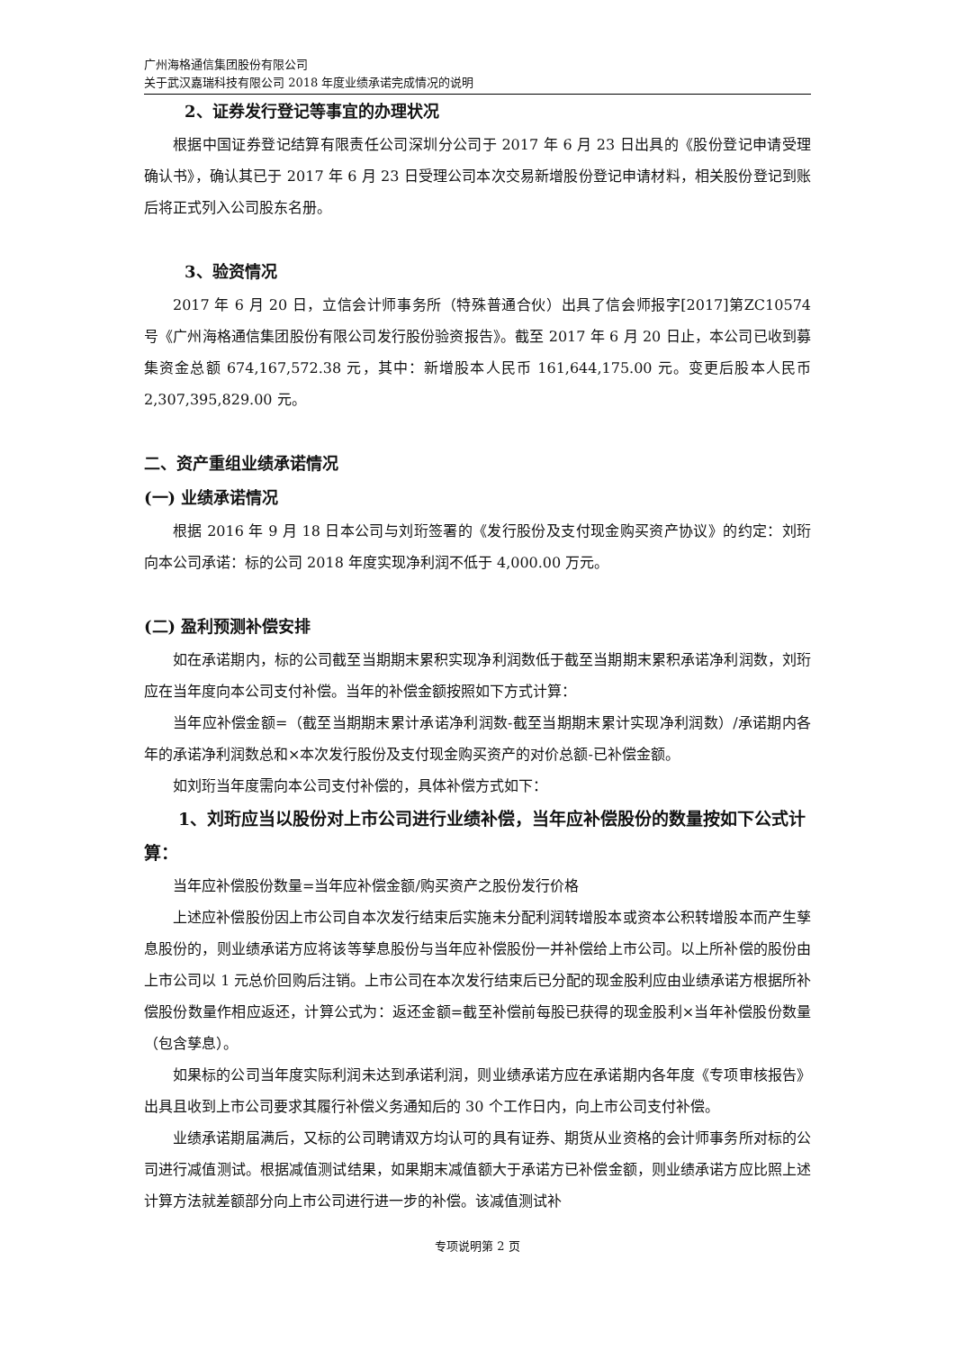广州海格通信集团股份有限公司
关于武汉嘉瑞科技有限公司 2018 年度业绩承诺完成情况的说明
2、证券发行登记等事宜的办理状况
根据中国证券登记结算有限责任公司深圳分公司于 2017 年 6 月 23 日出具的《股份登记申请受理确认书》，确认其已于 2017 年 6 月 23 日受理公司本次交易新增股份登记申请材料，相关股份登记到账后将正式列入公司股东名册。
3、验资情况
2017 年 6 月 20 日，立信会计师事务所（特殊普通合伙）出具了信会师报字[2017]第ZC10574 号《广州海格通信集团股份有限公司发行股份验资报告》。截至 2017 年 6 月 20 日止，本公司已收到募集资金总额 674,167,572.38 元，其中：新增股本人民币 161,644,175.00 元。变更后股本人民币 2,307,395,829.00 元。
二、资产重组业绩承诺情况
(一) 业绩承诺情况
根据 2016 年 9 月 18 日本公司与刘珩签署的《发行股份及支付现金购买资产协议》的约定：刘珩向本公司承诺：标的公司 2018 年度实现净利润不低于 4,000.00 万元。
(二) 盈利预测补偿安排
如在承诺期内，标的公司截至当期期末累积实现净利润数低于截至当期期末累积承诺净利润数，刘珩应在当年度向本公司支付补偿。当年的补偿金额按照如下方式计算：
当年应补偿金额=（截至当期期末累计承诺净利润数-截至当期期末累计实现净利润数）/承诺期内各年的承诺净利润数总和×本次发行股份及支付现金购买资产的对价总额-已补偿金额。
如刘珩当年度需向本公司支付补偿的，具体补偿方式如下：
1、刘珩应当以股份对上市公司进行业绩补偿，当年应补偿股份的数量按如下公式计算：
当年应补偿股份数量=当年应补偿金额/购买资产之股份发行价格
上述应补偿股份因上市公司自本次发行结束后实施未分配利润转增股本或资本公积转增股本而产生孳息股份的，则业绩承诺方应将该等孳息股份与当年应补偿股份一并补偿给上市公司。以上所补偿的股份由上市公司以 1 元总价回购后注销。上市公司在本次发行结束后已分配的现金股利应由业绩承诺方根据所补偿股份数量作相应返还，计算公式为：返还金额=截至补偿前每股已获得的现金股利×当年补偿股份数量（包含孳息）。
如果标的公司当年度实际利润未达到承诺利润，则业绩承诺方应在承诺期内各年度《专项审核报告》出具且收到上市公司要求其履行补偿义务通知后的 30 个工作日内，向上市公司支付补偿。
业绩承诺期届满后，又标的公司聘请双方均认可的具有证券、期货从业资格的会计师事务所对标的公司进行减值测试。根据减值测试结果，如果期末减值额大于承诺方已补偿金额，则业绩承诺方应比照上述计算方法就差额部分向上市公司进行进一步的补偿。该减值测试补
专项说明第 2 页